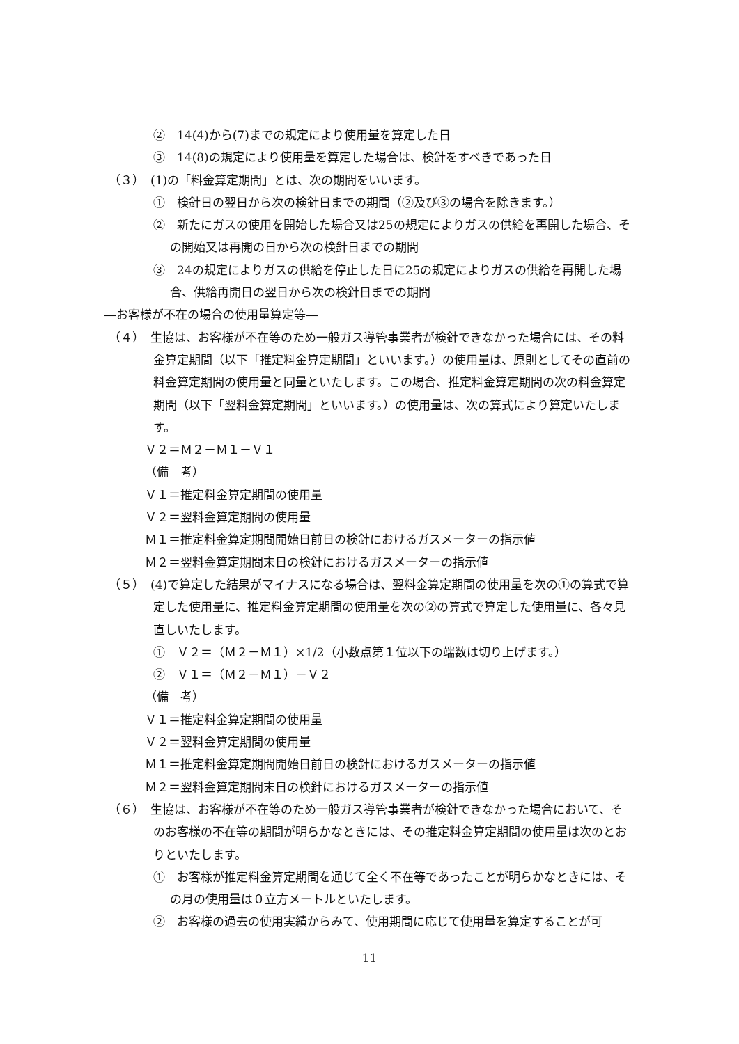②　14(4)から(7)までの規定により使用量を算定した日
③　14(8)の規定により使用量を算定した場合は、検針をすべきであった日
（３）　(1)の「料金算定期間」とは、次の期間をいいます。
①　検針日の翌日から次の検針日までの期間（②及び③の場合を除きます。）
②　新たにガスの使用を開始した場合又は25の規定によりガスの供給を再開した場合、その開始又は再開の日から次の検針日までの期間
③　24の規定によりガスの供給を停止した日に25の規定によりガスの供給を再開した場合、供給再開日の翌日から次の検針日までの期間
―お客様が不在の場合の使用量算定等―
（４）　生協は、お客様が不在等のため一般ガス導管事業者が検針できなかった場合には、その料金算定期間（以下「推定料金算定期間」といいます。）の使用量は、原則としてその直前の料金算定期間の使用量と同量といたします。この場合、推定料金算定期間の次の料金算定期間（以下「翌料金算定期間」といいます。）の使用量は、次の算式により算定いたします。
Ｖ２＝Ｍ２－Ｍ１－Ｖ１
（備　考）
Ｖ１＝推定料金算定期間の使用量
Ｖ２＝翌料金算定期間の使用量
Ｍ１＝推定料金算定期間開始日前日の検針におけるガスメーターの指示値
Ｍ２＝翌料金算定期間末日の検針におけるガスメーターの指示値
（５）　(4)で算定した結果がマイナスになる場合は、翌料金算定期間の使用量を次の①の算式で算定した使用量に、推定料金算定期間の使用量を次の②の算式で算定した使用量に、各々見直しいたします。
①　Ｖ２＝（Ｍ２－Ｍ１）×1/2（小数点第１位以下の端数は切り上げます。）
②　Ｖ１＝（Ｍ２－Ｍ１）－Ｖ２
（備　考）
Ｖ１＝推定料金算定期間の使用量
Ｖ２＝翌料金算定期間の使用量
Ｍ１＝推定料金算定期間開始日前日の検針におけるガスメーターの指示値
Ｍ２＝翌料金算定期間末日の検針におけるガスメーターの指示値
（６）　生協は、お客様が不在等のため一般ガス導管事業者が検針できなかった場合において、そのお客様の不在等の期間が明らかなときには、その推定料金算定期間の使用量は次のとおりといたします。
①　お客様が推定料金算定期間を通じて全く不在等であったことが明らかなときには、その月の使用量は０立方メートルといたします。
②　お客様の過去の使用実績からみて、使用期間に応じて使用量を算定することが可
11